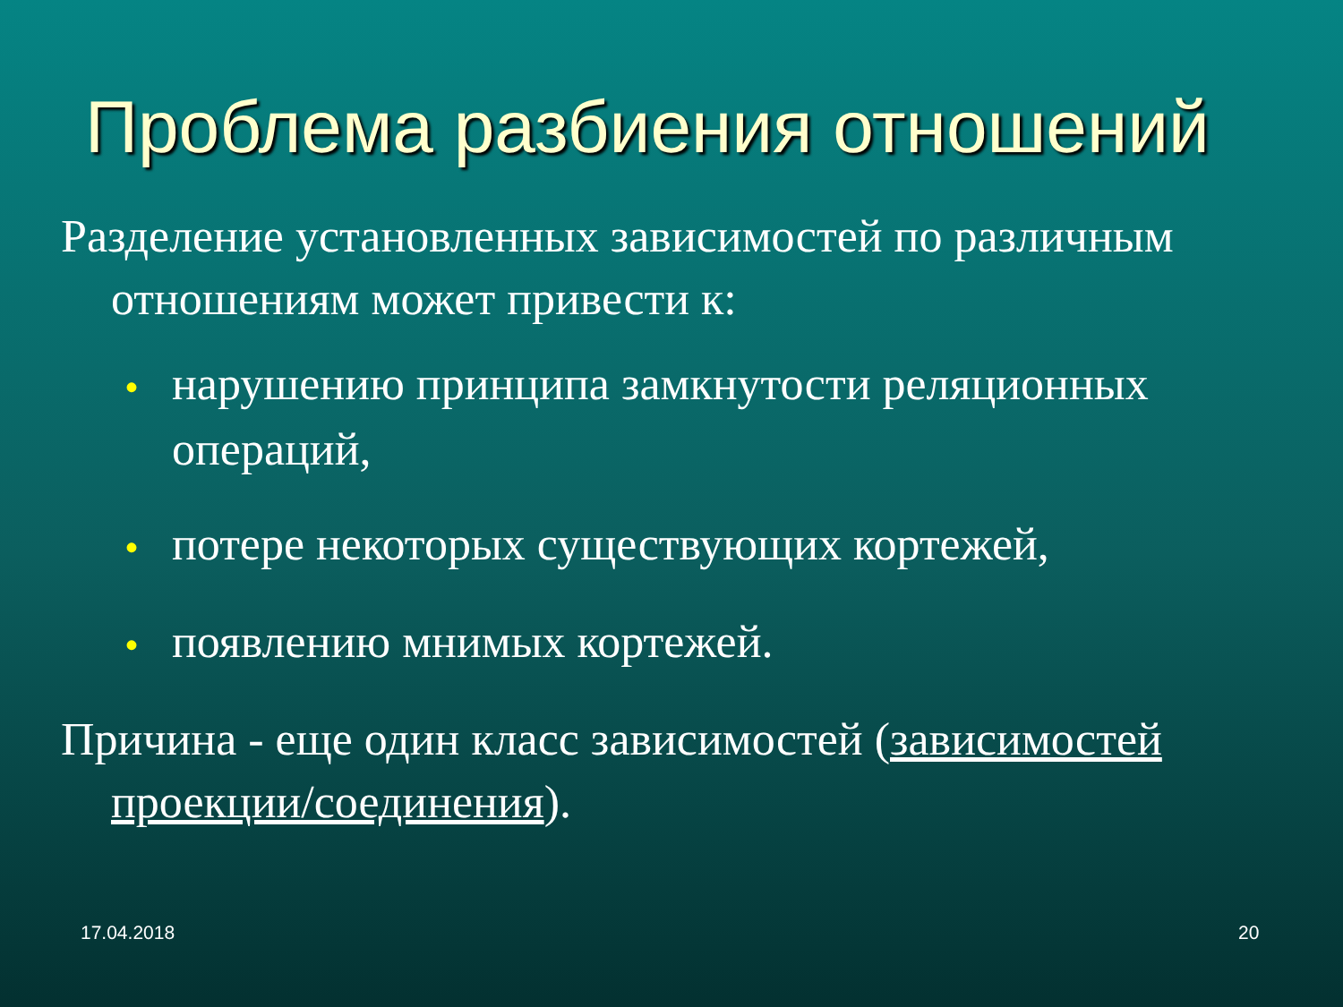Проблема разбиения отношений
Разделение установленных зависимостей по различным отношениям может привести к:
• нарушению принципа замкнутости реляционных операций,
• потере некоторых существующих кортежей,
• появлению мнимых кортежей.
Причина - еще один класс зависимостей (зависимостей проекции/соединения).
17.04.2018 20